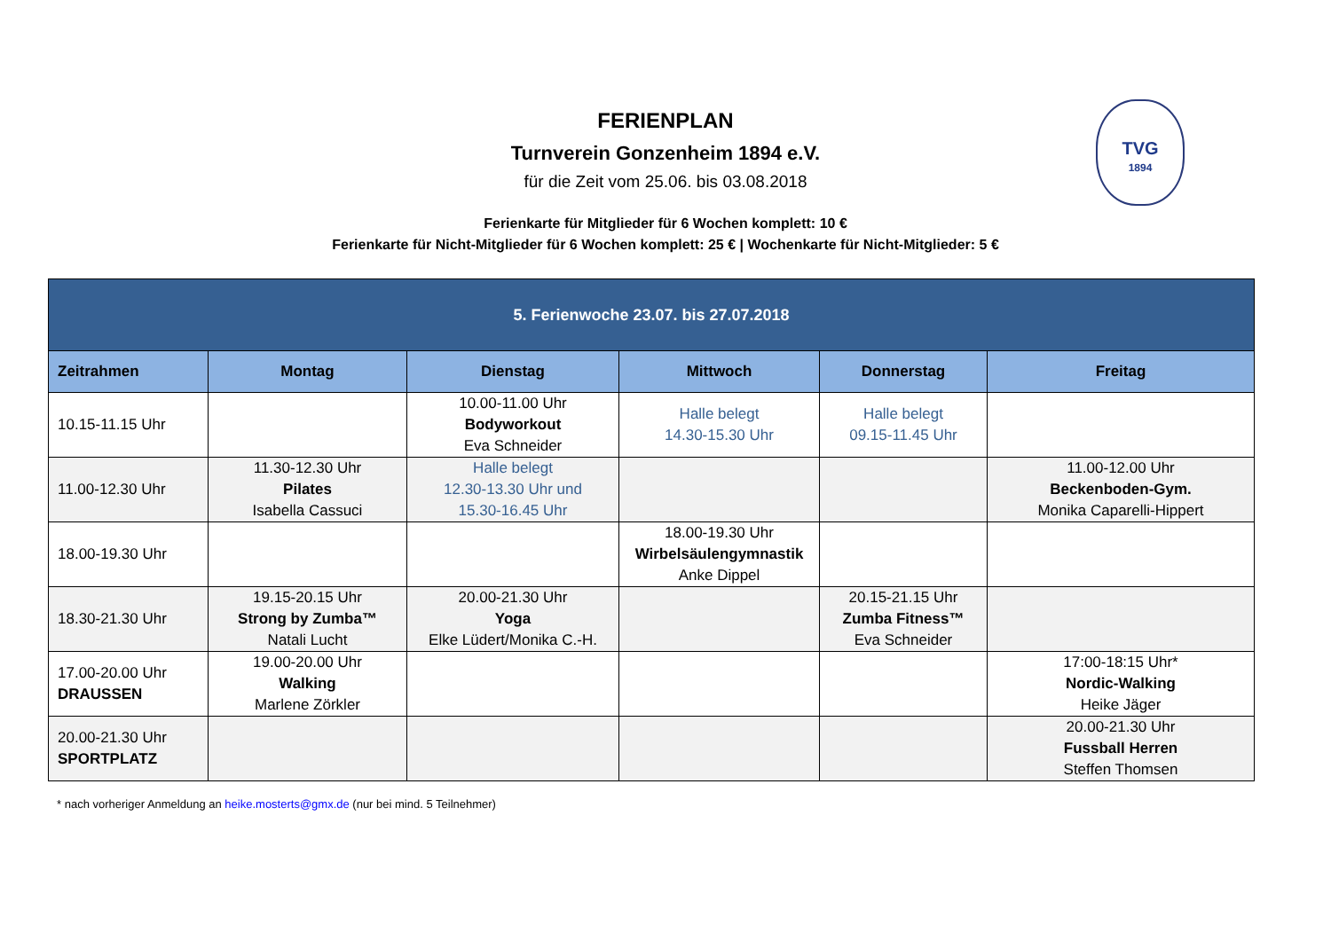FERIENPLAN
Turnverein Gonzenheim 1894 e.V.
für die Zeit vom 25.06. bis 03.08.2018
Ferienkarte für Mitglieder für 6 Wochen komplett: 10 €
Ferienkarte für Nicht-Mitglieder für 6 Wochen komplett: 25 € | Wochenkarte für Nicht-Mitglieder: 5 €
TVG
1894
| 5. Ferienwoche 23.07. bis 27.07.2018 | | | | | |
| --- | --- | --- | --- | --- | --- |
| Zeitrahmen | Montag | Dienstag | Mittwoch | Donnerstag | Freitag |
| 10.15-11.15 Uhr | | 10.00-11.00 Uhr Bodyworkout Eva Schneider | Halle belegt 14.30-15.30 Uhr | Halle belegt 09.15-11.45 Uhr | |
| 11.00-12.30 Uhr | 11.30-12.30 Uhr Pilates Isabella Cassuci | Halle belegt 12.30-13.30 Uhr und 15.30-16.45 Uhr | | | 11.00-12.00 Uhr Beckenboden-Gym. Monika Caparelli-Hippert |
| 18.00-19.30 Uhr | | | 18.00-19.30 Uhr Wirbelsäulengymnastik Anke Dippel | | |
| 18.30-21.30 Uhr | 19.15-20.15 Uhr Strong by Zumba™ Natali Lucht | 20.00-21.30 Uhr Yoga Elke Lüdert/Monika C.-H. | | 20.15-21.15 Uhr Zumba Fitness™ Eva Schneider | |
| 17.00-20.00 Uhr DRAUSSEN | 19.00-20.00 Uhr Walking Marlene Zörkler | | | | 17:00-18:15 Uhr* Nordic-Walking Heike Jäger |
| 20.00-21.30 Uhr SPORTPLATZ | | | | | 20.00-21.30 Uhr Fussball Herren Steffen Thomsen |
* nach vorheriger Anmeldung an heike.mosterts@gmx.de (nur bei mind. 5 Teilnehmer)